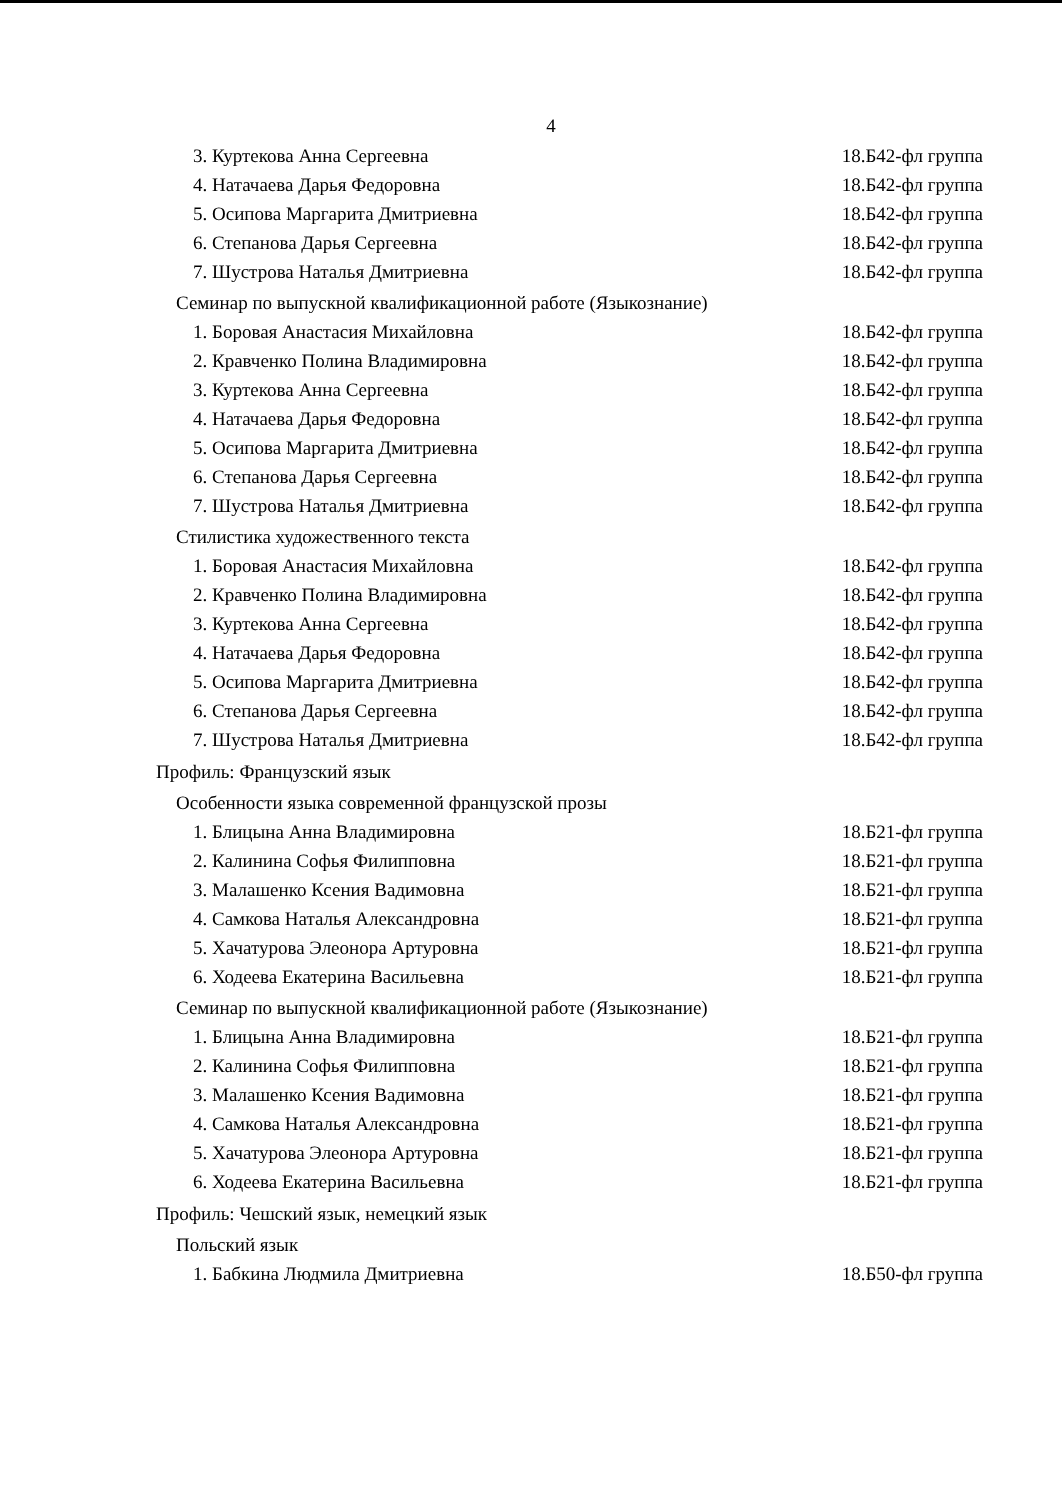4
3. Куртекова Анна Сергеевна 18.Б42-фл группа
4. Натачаева Дарья Федоровна 18.Б42-фл группа
5. Осипова Маргарита Дмитриевна 18.Б42-фл группа
6. Степанова Дарья Сергеевна 18.Б42-фл группа
7. Шустрова Наталья Дмитриевна 18.Б42-фл группа
Семинар по выпускной квалификационной работе (Языкознание)
1. Боровая Анастасия Михайловна 18.Б42-фл группа
2. Кравченко Полина Владимировна 18.Б42-фл группа
3. Куртекова Анна Сергеевна 18.Б42-фл группа
4. Натачаева Дарья Федоровна 18.Б42-фл группа
5. Осипова Маргарита Дмитриевна 18.Б42-фл группа
6. Степанова Дарья Сергеевна 18.Б42-фл группа
7. Шустрова Наталья Дмитриевна 18.Б42-фл группа
Стилистика художественного текста
1. Боровая Анастасия Михайловна 18.Б42-фл группа
2. Кравченко Полина Владимировна 18.Б42-фл группа
3. Куртекова Анна Сергеевна 18.Б42-фл группа
4. Натачаева Дарья Федоровна 18.Б42-фл группа
5. Осипова Маргарита Дмитриевна 18.Б42-фл группа
6. Степанова Дарья Сергеевна 18.Б42-фл группа
7. Шустрова Наталья Дмитриевна 18.Б42-фл группа
Профиль: Французский язык
Особенности языка современной французской прозы
1. Блицына Анна Владимировна 18.Б21-фл группа
2. Калинина Софья Филипповна 18.Б21-фл группа
3. Малашенко Ксения Вадимовна 18.Б21-фл группа
4. Самкова Наталья Александровна 18.Б21-фл группа
5. Хачатурова Элеонора Артуровна 18.Б21-фл группа
6. Ходеева Екатерина Васильевна 18.Б21-фл группа
Семинар по выпускной квалификационной работе (Языкознание)
1. Блицына Анна Владимировна 18.Б21-фл группа
2. Калинина Софья Филипповна 18.Б21-фл группа
3. Малашенко Ксения Вадимовна 18.Б21-фл группа
4. Самкова Наталья Александровна 18.Б21-фл группа
5. Хачатурова Элеонора Артуровна 18.Б21-фл группа
6. Ходеева Екатерина Васильевна 18.Б21-фл группа
Профиль: Чешский язык, немецкий язык
Польский язык
1. Бабкина Людмила Дмитриевна 18.Б50-фл группа